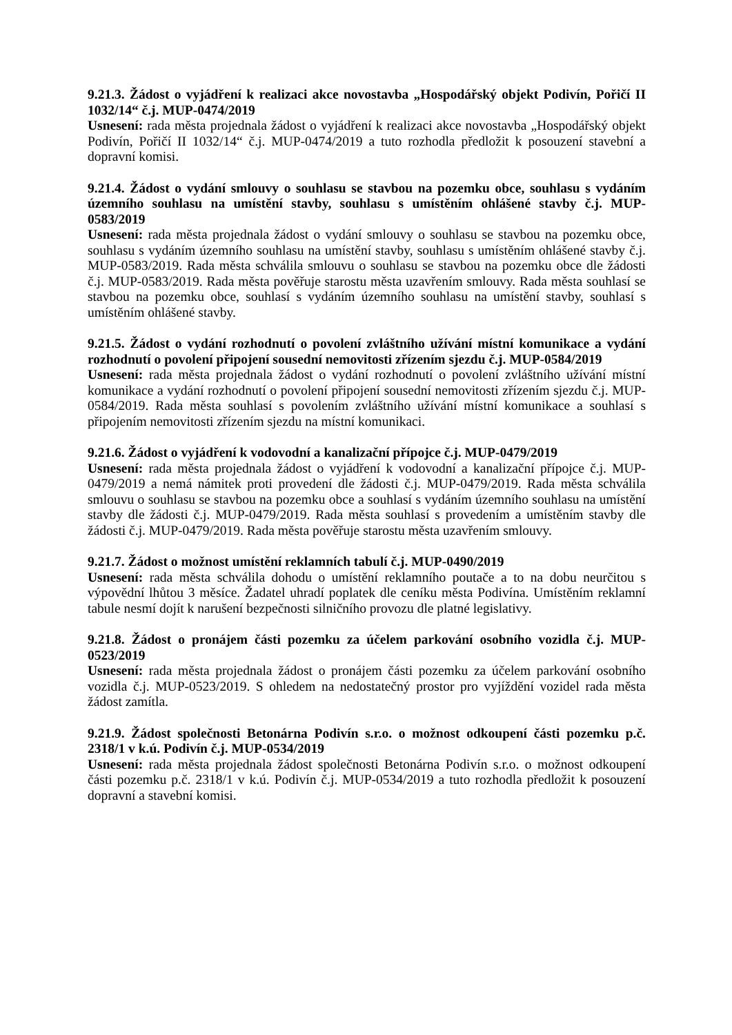9.21.3. Žádost o vyjádření k realizaci akce novostavba „Hospodářský objekt Podivín, Pořičí II 1032/14“ č.j. MUP-0474/2019
Usnesení: rada města projednala žádost o vyjádření k realizaci akce novostavba „Hospodářský objekt Podivín, Pořičí II 1032/14“ č.j. MUP-0474/2019 a tuto rozhodla předložit k posouzení stavební a dopravní komisi.
9.21.4. Žádost o vydání smlouvy o souhlasu se stavbou na pozemku obce, souhlasu s vydáním územního souhlasu na umístění stavby, souhlasu s umístěním ohlášené stavby č.j. MUP-0583/2019
Usnesení: rada města projednala žádost o vydání smlouvy o souhlasu se stavbou na pozemku obce, souhlasu s vydáním územního souhlasu na umístění stavby, souhlasu s umístěním ohlášené stavby č.j. MUP-0583/2019. Rada města schválila smlouvu o souhlasu se stavbou na pozemku obce dle žádosti č.j. MUP-0583/2019. Rada města pověřuje starostu města uzavřením smlouvy. Rada města souhlasí se stavbou na pozemku obce, souhlasí s vydáním územního souhlasu na umístění stavby, souhlasí s umístěním ohlášené stavby.
9.21.5. Žádost o vydání rozhodnutí o povolení zvláštního užívání místní komunikace a vydání rozhodnutí o povolení připojení sousední nemovitosti zřízením sjezdu č.j. MUP-0584/2019
Usnesení: rada města projednala žádost o vydání rozhodnutí o povolení zvláštního užívání místní komunikace a vydání rozhodnutí o povolení připojení sousední nemovitosti zřízením sjezdu č.j. MUP-0584/2019. Rada města souhlasí s povolením zvláštního užívání místní komunikace a souhlasí s připojením nemovitosti zřízením sjezdu na místní komunikaci.
9.21.6. Žádost o vyjádření k vodovodní a kanalizační přípojce č.j. MUP-0479/2019
Usnesení: rada města projednala žádost o vyjádření k vodovodní a kanalizační přípojce č.j. MUP-0479/2019 a nemá námitek proti provedení dle žádosti č.j. MUP-0479/2019. Rada města schválila smlouvu o souhlasu se stavbou na pozemku obce a souhlasí s vydáním územního souhlasu na umístění stavby dle žádosti č.j. MUP-0479/2019. Rada města souhlasí s provedením a umístěním stavby dle žádosti č.j. MUP-0479/2019. Rada města pověřuje starostu města uzavřením smlouvy.
9.21.7. Žádost o možnost umístění reklamních tabulí č.j. MUP-0490/2019
Usnesení: rada města schválila dohodu o umístění reklamního poutače a to na dobu neurčitou s výpovědní lhůtou 3 měsíce. Žadatel uhradí poplatek dle ceníku města Podivína. Umístěním reklamní tabule nesmí dojít k narušení bezpečnosti silničního provozu dle platné legislativy.
9.21.8. Žádost o pronájem části pozemku za účelem parkování osobního vozidla č.j. MUP-0523/2019
Usnesení: rada města projednala žádost o pronájem části pozemku za účelem parkování osobního vozidla č.j. MUP-0523/2019. S ohledem na nedostatečný prostor pro vyjíždění vozidel rada města žádost zamítla.
9.21.9. Žádost společnosti Betonárna Podivín s.r.o. o možnost odkoupení části pozemku p.č. 2318/1 v k.ú. Podivín č.j. MUP-0534/2019
Usnesení: rada města projednala žádost společnosti Betonárna Podivín s.r.o. o možnost odkoupení části pozemku p.č. 2318/1 v k.ú. Podivín č.j. MUP-0534/2019 a tuto rozhodla předložit k posouzení dopravní a stavební komisi.